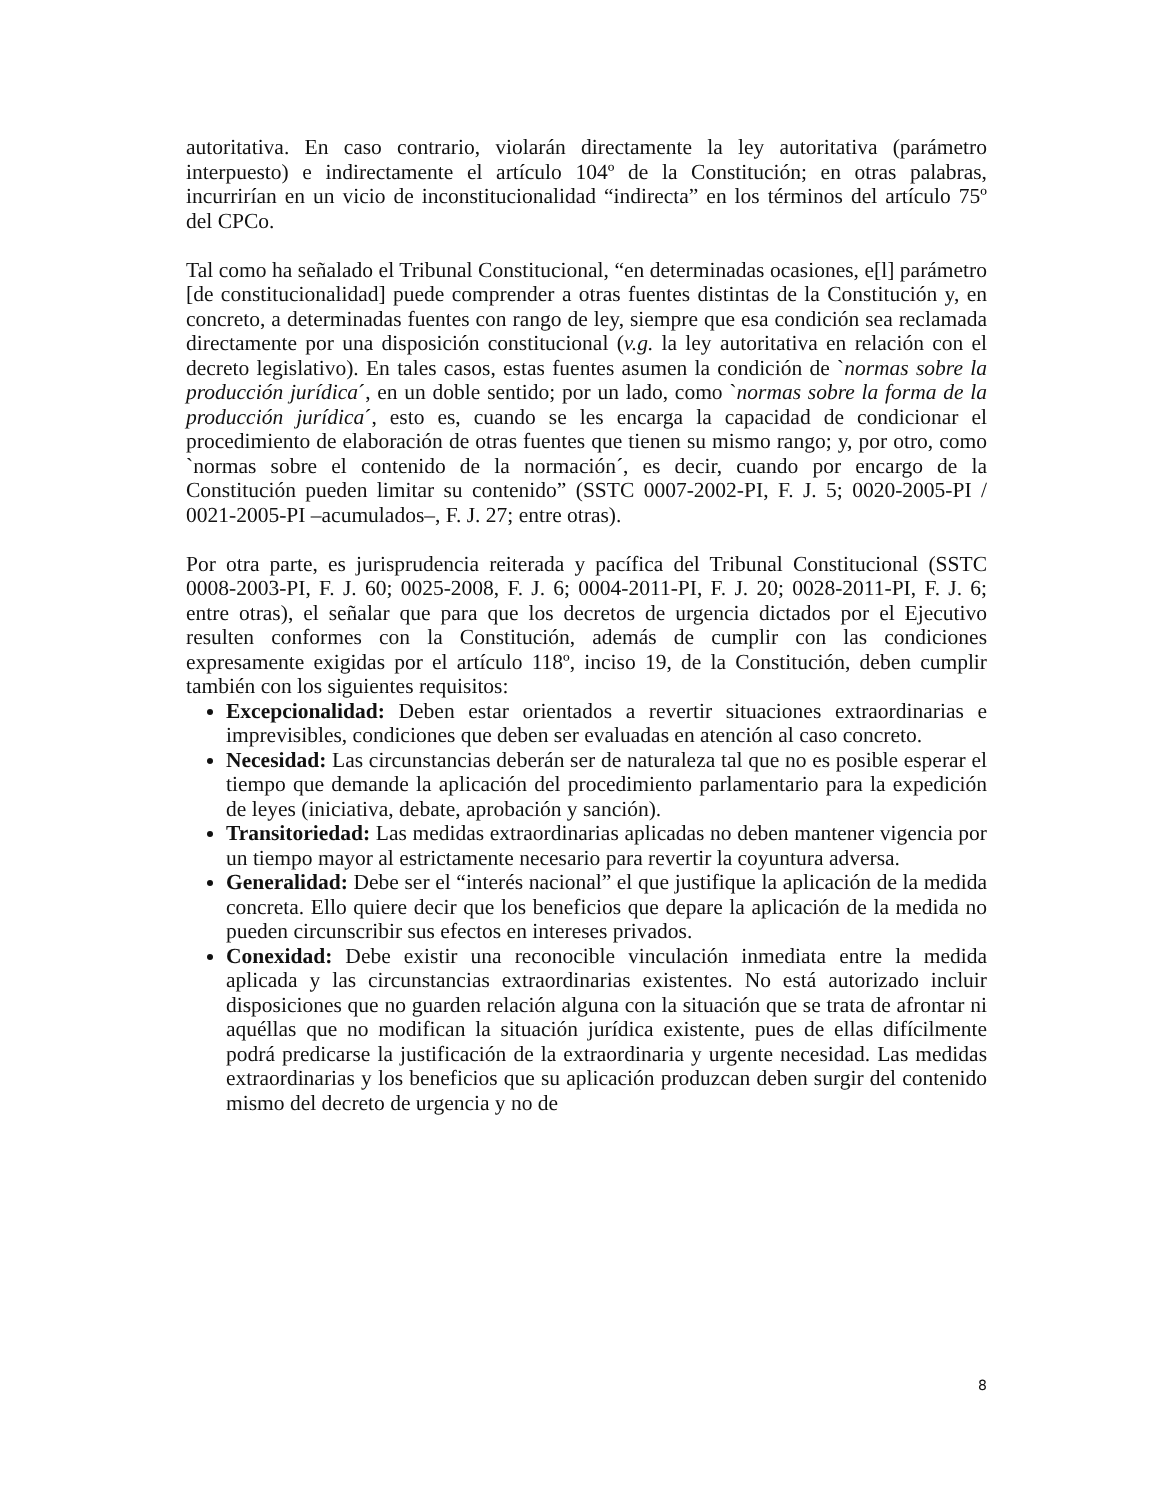autoritativa. En caso contrario, violarán directamente la ley autoritativa (parámetro interpuesto) e indirectamente el artículo 104º de la Constitución; en otras palabras, incurrirían en un vicio de inconstitucionalidad “indirecta” en los términos del artículo 75º del CPCo.
Tal como ha señalado el Tribunal Constitucional, “en determinadas ocasiones, e[l] parámetro [de constitucionalidad] puede comprender a otras fuentes distintas de la Constitución y, en concreto, a determinadas fuentes con rango de ley, siempre que esa condición sea reclamada directamente por una disposición constitucional (v.g. la ley autoritativa en relación con el decreto legislativo). En tales casos, estas fuentes asumen la condición de `normas sobre la producción jurídica´, en un doble sentido; por un lado, como `normas sobre la forma de la producción jurídica´, esto es, cuando se les encarga la capacidad de condicionar el procedimiento de elaboración de otras fuentes que tienen su mismo rango; y, por otro, como `normas sobre el contenido de la normación´, es decir, cuando por encargo de la Constitución pueden limitar su contenido” (SSTC 0007-2002-PI, F. J. 5; 0020-2005-PI / 0021-2005-PI –acumulados–, F. J. 27; entre otras).
Por otra parte, es jurisprudencia reiterada y pacífica del Tribunal Constitucional (SSTC 0008-2003-PI, F. J. 60; 0025-2008, F. J. 6; 0004-2011-PI, F. J. 20; 0028-2011-PI, F. J. 6; entre otras), el señalar que para que los decretos de urgencia dictados por el Ejecutivo resulten conformes con la Constitución, además de cumplir con las condiciones expresamente exigidas por el artículo 118º, inciso 19, de la Constitución, deben cumplir también con los siguientes requisitos:
Excepcionalidad: Deben estar orientados a revertir situaciones extraordinarias e imprevisibles, condiciones que deben ser evaluadas en atención al caso concreto.
Necesidad: Las circunstancias deberán ser de naturaleza tal que no es posible esperar el tiempo que demande la aplicación del procedimiento parlamentario para la expedición de leyes (iniciativa, debate, aprobación y sanción).
Transitoriedad: Las medidas extraordinarias aplicadas no deben mantener vigencia por un tiempo mayor al estrictamente necesario para revertir la coyuntura adversa.
Generalidad: Debe ser el “interés nacional” el que justifique la aplicación de la medida concreta. Ello quiere decir que los beneficios que depare la aplicación de la medida no pueden circunscribir sus efectos en intereses privados.
Conexidad: Debe existir una reconocible vinculación inmediata entre la medida aplicada y las circunstancias extraordinarias existentes. No está autorizado incluir disposiciones que no guarden relación alguna con la situación que se trata de afrontar ni aquéllas que no modifican la situación jurídica existente, pues de ellas difícilmente podrá predicarse la justificación de la extraordinaria y urgente necesidad. Las medidas extraordinarias y los beneficios que su aplicación produzcan deben surgir del contenido mismo del decreto de urgencia y no de
8